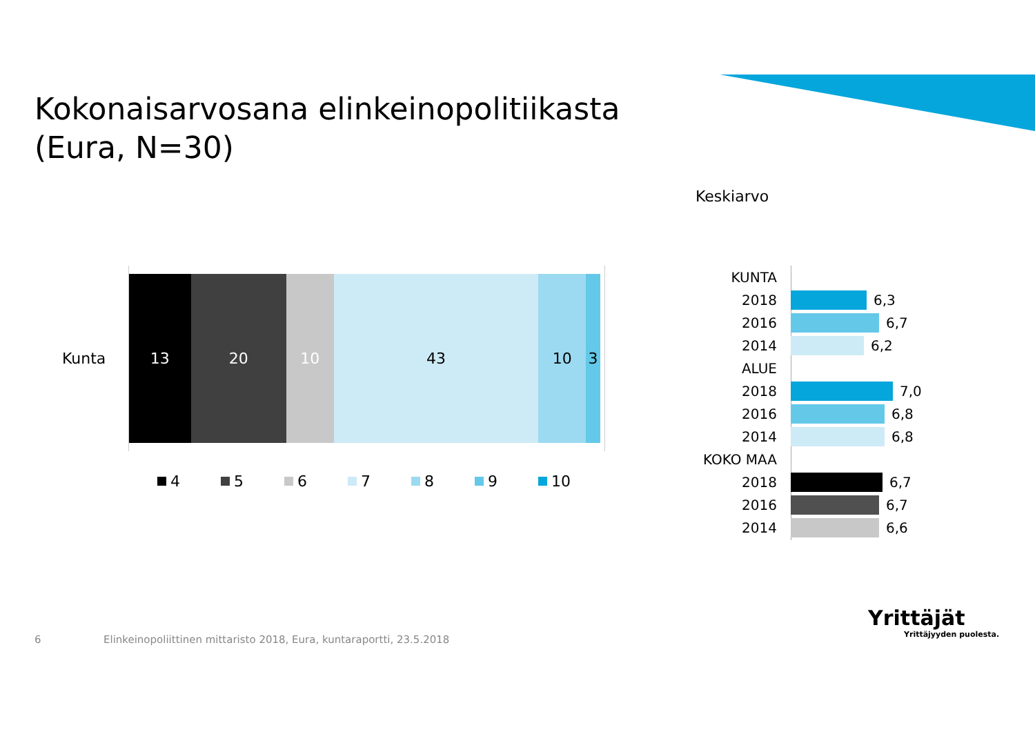Kokonaisarvosana elinkeinopolitiikasta
(Eura, N=30)
Keskiarvo
Kunta
13 20 10 43 10 3
4 5 6 7 8 9 10
KUNTA
2018 6,3
2016 6,7
2014 6,2
ALUE
2018 7,0
2016 6,8
2014 6,8
KOKO MAA
2018 6,7
2016 6,7
2014 6,6
6
Elinkeinopoliittinen mittaristo 2018, Eura, kuntaraportti, 23.5.2018
Yrittäjät
Yrittäjyyden puolesta.